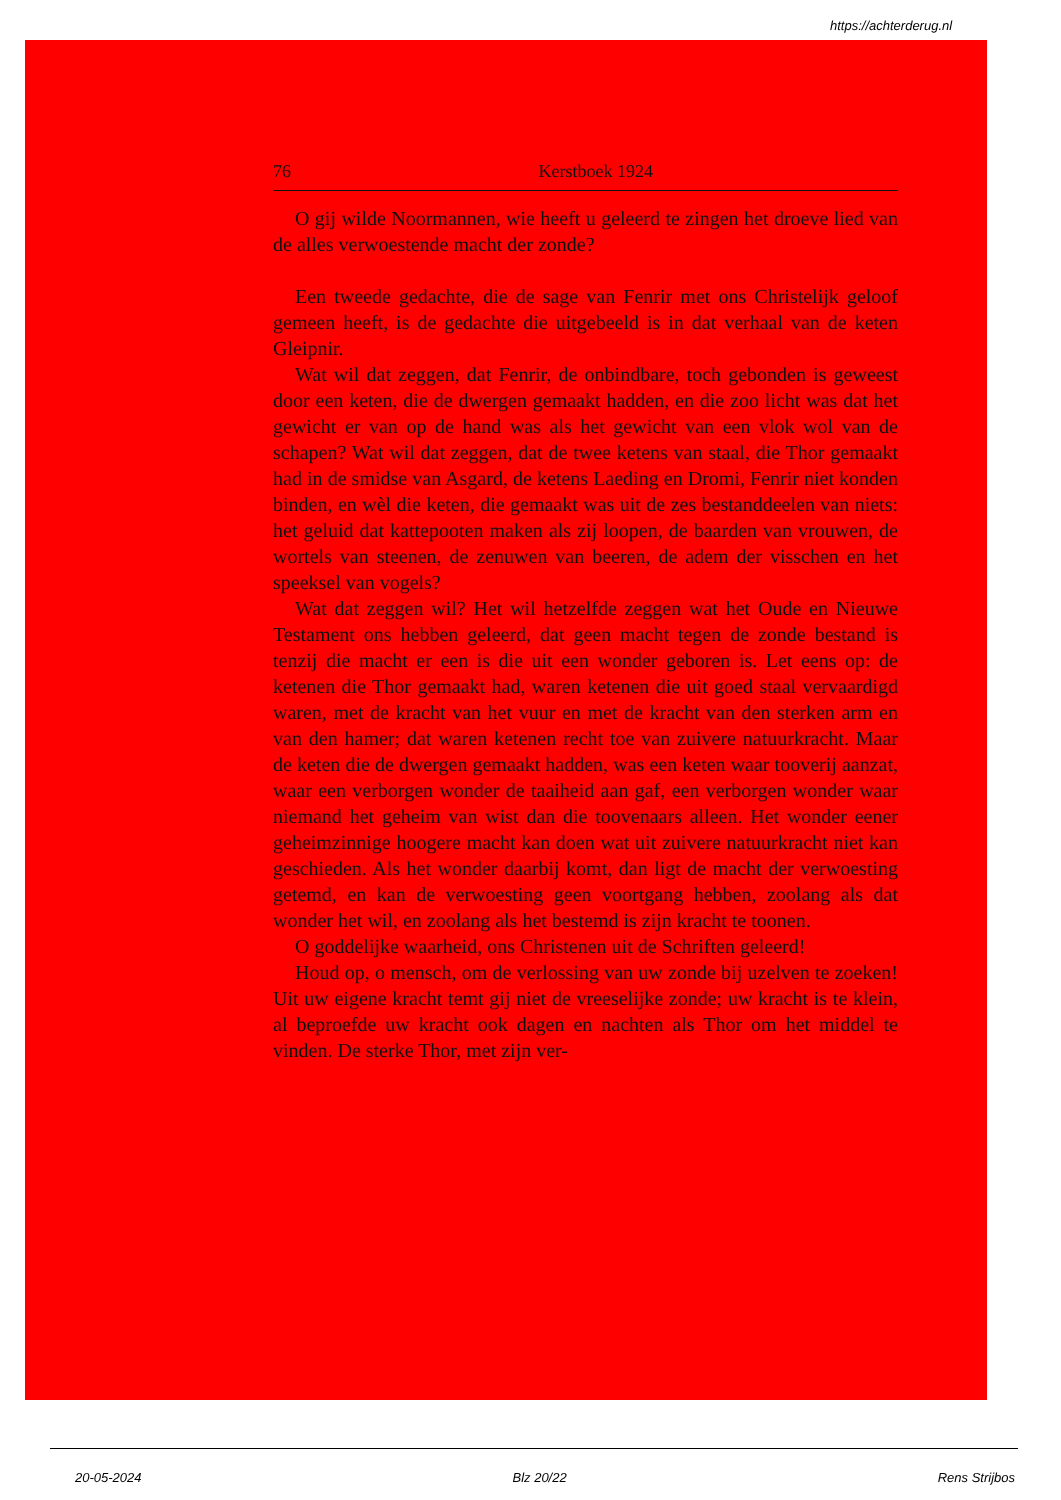https://achterderug.nl
76 Kerstboek 1924
O gij wilde Noormannen, wie heeft u geleerd te zingen het droeve lied van de alles verwoestende macht der zonde?
Een tweede gedachte, die de sage van Fenrir met ons Christelijk geloof gemeen heeft, is de gedachte die uitgebeeld is in dat verhaal van de keten Gleipnir.
Wat wil dat zeggen, dat Fenrir, de onbindbare, toch gebonden is geweest door een keten, die de dwergen gemaakt hadden, en die zoo licht was dat het gewicht er van op de hand was als het gewicht van een vlok wol van de schapen? Wat wil dat zeggen, dat de twee ketens van staal, die Thor gemaakt had in de smidse van Asgard, de ketens Laeding en Dromi, Fenrir niet konden binden, en wèl die keten, die gemaakt was uit de zes bestanddeelen van niets: het geluid dat kattepooten maken als zij loopen, de baarden van vrouwen, de wortels van steenen, de zenuwen van beeren, de adem der visschen en het speeksel van vogels?
Wat dat zeggen wil? Het wil hetzelfde zeggen wat het Oude en Nieuwe Testament ons hebben geleerd, dat geen macht tegen de zonde bestand is tenzij die macht er een is die uit een wonder geboren is. Let eens op: de ketenen die Thor gemaakt had, waren ketenen die uit goed staal vervaardigd waren, met de kracht van het vuur en met de kracht van den sterken arm en van den hamer; dat waren ketenen recht toe van zuivere natuurkracht. Maar de keten die de dwergen gemaakt hadden, was een keten waar tooverij aanzat, waar een verborgen wonder de taaiheid aan gaf, een verborgen wonder waar niemand het geheim van wist dan die toovenaars alleen. Het wonder eener geheimzinnige hoogere macht kan doen wat uit zuivere natuurkracht niet kan geschieden. Als het wonder daarbij komt, dan ligt de macht der verwoesting getemd, en kan de verwoesting geen voortgang hebben, zoolang als dat wonder het wil, en zoolang als het bestemd is zijn kracht te toonen.
O goddelijke waarheid, ons Christenen uit de Schriften geleerd!
Houd op, o mensch, om de verlossing van uw zonde bij uzelven te zoeken! Uit uw eigene kracht temt gij niet de vreeselijke zonde; uw kracht is te klein, al beproefde uw kracht ook dagen en nachten als Thor om het middel te vinden. De sterke Thor, met zijn ver-
20-05-2024 Blz 20/22 Rens Strijbos